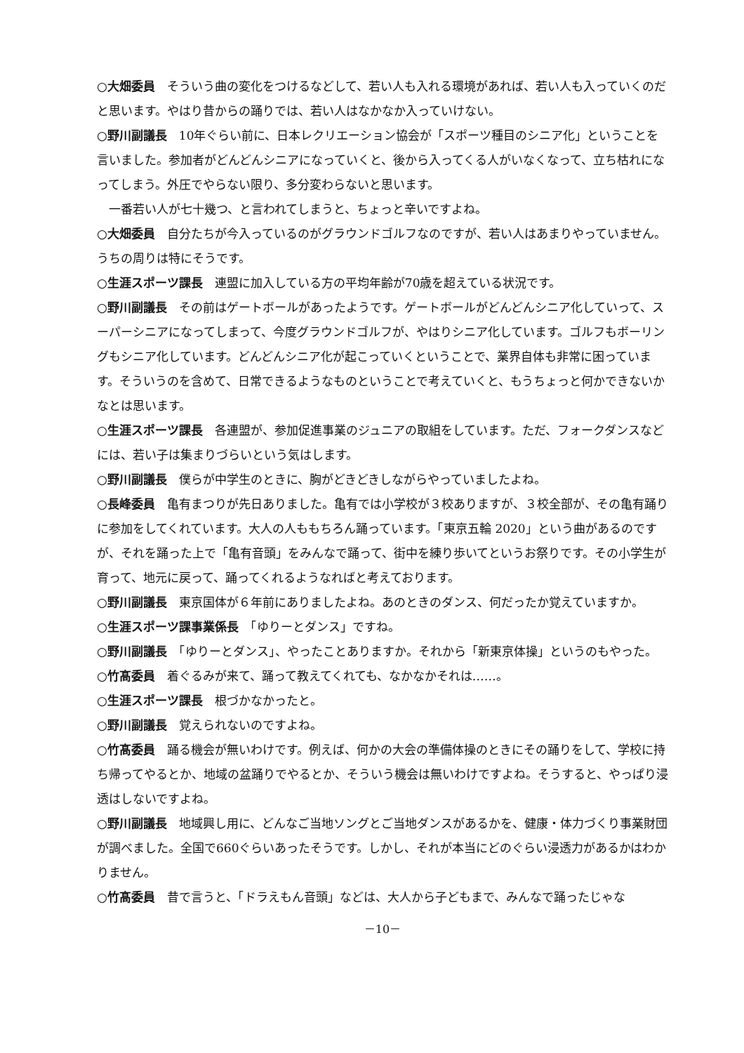○大畑委員　そういう曲の変化をつけるなどして、若い人も入れる環境があれば、若い人も入っていくのだと思います。やはり昔からの踊りでは、若い人はなかなか入っていけない。
○野川副議長　10年ぐらい前に、日本レクリエーション協会が「スポーツ種目のシニア化」ということを言いました。参加者がどんどんシニアになっていくと、後から入ってくる人がいなくなって、立ち枯れになってしまう。外圧でやらない限り、多分変わらないと思います。
　一番若い人が七十幾つ、と言われてしまうと、ちょっと辛いですよね。
○大畑委員　自分たちが今入っているのがグラウンドゴルフなのですが、若い人はあまりやっていません。うちの周りは特にそうです。
○生涯スポーツ課長　連盟に加入している方の平均年齢が70歳を超えている状況です。
○野川副議長　その前はゲートボールがあったようです。ゲートボールがどんどんシニア化していって、スーパーシニアになってしまって、今度グラウンドゴルフが、やはりシニア化しています。ゴルフもボーリングもシニア化しています。どんどんシニア化が起こっていくということで、業界自体も非常に困っています。そういうのを含めて、日常できるようなものということで考えていくと、もうちょっと何かできないかなとは思います。
○生涯スポーツ課長　各連盟が、参加促進事業のジュニアの取組をしています。ただ、フォークダンスなどには、若い子は集まりづらいという気はします。
○野川副議長　僕らが中学生のときに、胸がどきどきしながらやっていましたよね。
○長峰委員　亀有まつりが先日ありました。亀有では小学校が３校ありますが、３校全部が、その亀有踊りに参加をしてくれています。大人の人ももちろん踊っています。「東京五輪 2020」という曲があるのですが、それを踊った上で「亀有音頭」をみんなで踊って、街中を練り歩いてというお祭りです。その小学生が育って、地元に戻って、踊ってくれるようなればと考えております。
○野川副議長　東京国体が６年前にありましたよね。あのときのダンス、何だったか覚えていますか。
○生涯スポーツ課事業係長　「ゆりーとダンス」ですね。
○野川副議長　「ゆりーとダンス」、やったことありますか。それから「新東京体操」というのもやった。
○竹髙委員　着ぐるみが来て、踊って教えてくれても、なかなかそれは……。
○生涯スポーツ課長　根づかなかったと。
○野川副議長　覚えられないのですよね。
○竹髙委員　踊る機会が無いわけです。例えば、何かの大会の準備体操のときにその踊りをして、学校に持ち帰ってやるとか、地域の盆踊りでやるとか、そういう機会は無いわけですよね。そうすると、やっぱり浸透はしないですよね。
○野川副議長　地域興し用に、どんなご当地ソングとご当地ダンスがあるかを、健康・体力づくり事業財団が調べました。全国で660ぐらいあったそうです。しかし、それが本当にどのぐらい浸透力があるかはわかりません。
○竹髙委員　昔で言うと、「ドラえもん音頭」などは、大人から子どもまで、みんなで踊ったじゃな
－10－